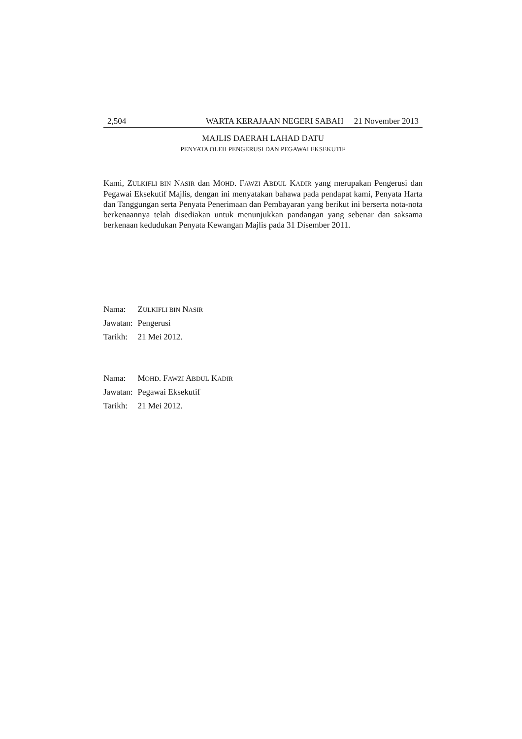2,504 WARTA KERAJAAN NEGERI SABAH 21 November 2013
MAJLIS DAERAH LAHAD DATU
PENYATA OLEH PENGERUSI DAN PEGAWAI EKSEKUTIF
Kami, ZULKIFLI BIN NASIR dan MOHD. FAWZI ABDUL KADIR yang merupakan Pengerusi dan Pegawai Eksekutif Majlis, dengan ini menyatakan bahawa pada pendapat kami, Penyata Harta dan Tanggungan serta Penyata Penerimaan dan Pembayaran yang berikut ini berserta nota-nota berkenaannya telah disediakan untuk menunjukkan pandangan yang sebenar dan saksama berkenaan kedudukan Penyata Kewangan Majlis pada 31 Disember 2011.
| Nama: | Z ULKIFLI BIN N ASIR |
| Jawatan: | Pengerusi |
| Tarikh: | 21 Mei 2012. |
| Nama: | M OHD . F AWZI A BDUL K ADIR |
| Jawatan: | Pegawai Eksekutif |
| Tarikh: | 21 Mei 2012. |